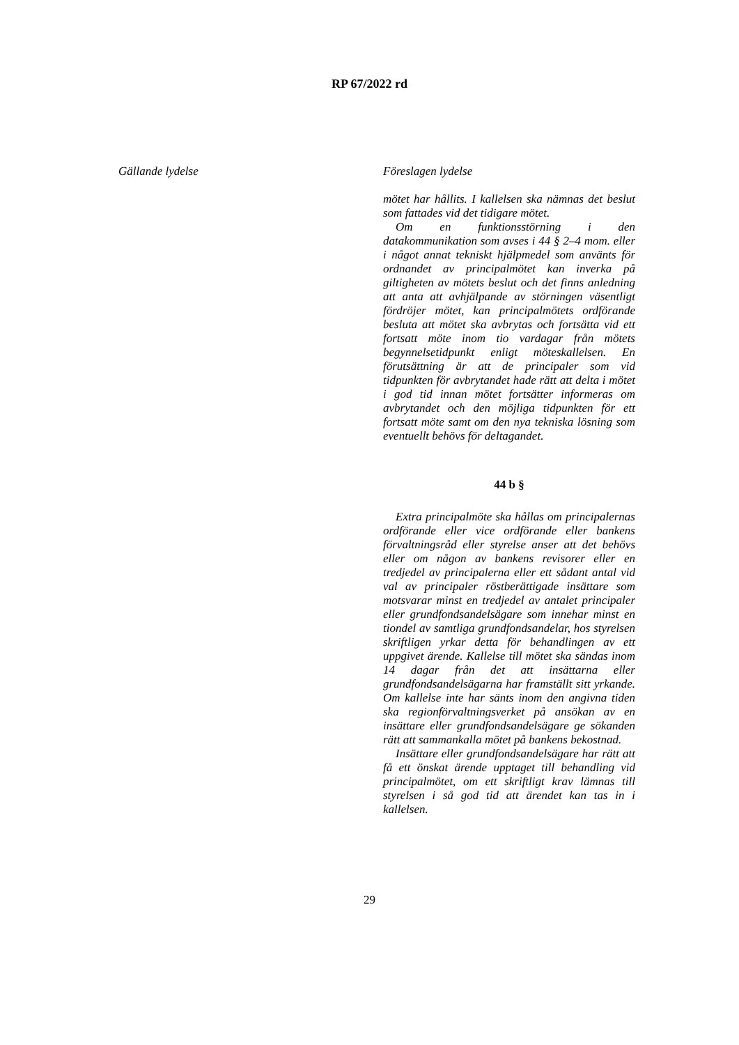RP 67/2022 rd
Gällande lydelse
Föreslagen lydelse
mötet har hållits. I kallelsen ska nämnas det beslut som fattades vid det tidigare mötet.
Om en funktionsstörning i den datakommunikation som avses i 44 § 2–4 mom. eller i något annat tekniskt hjälpmedel som använts för ordnandet av principalmötet kan inverka på giltigheten av mötets beslut och det finns anledning att anta att avhjälpande av störningen väsentligt fördröjer mötet, kan principalmötets ordförande besluta att mötet ska avbrytas och fortsätta vid ett fortsatt möte inom tio vardagar från mötets begynnelsetidpunkt enligt möteskallelsen. En förutsättning är att de principaler som vid tidpunkten för avbrytandet hade rätt att delta i mötet i god tid innan mötet fortsätter informeras om avbrytandet och den möjliga tidpunkten för ett fortsatt möte samt om den nya tekniska lösning som eventuellt behövs för deltagandet.
44 b §
Extra principalmöte ska hållas om principalernas ordförande eller vice ordförande eller bankens förvaltningsråd eller styrelse anser att det behövs eller om någon av bankens revisorer eller en tredjedel av principalerna eller ett sådant antal vid val av principaler röstberättigade insättare som motsvarar minst en tredjedel av antalet principaler eller grundfondsandelsägare som innehar minst en tiondel av samtliga grundfondsandelar, hos styrelsen skriftligen yrkar detta för behandlingen av ett uppgivet ärende. Kallelse till mötet ska sändas inom 14 dagar från det att insättarna eller grundfondsandelsägarna har framställt sitt yrkande. Om kallelse inte har sänts inom den angivna tiden ska regionförvaltningsverket på ansökan av en insättare eller grundfondsandelsägare ge sökanden rätt att sammankalla mötet på bankens bekostnad.
Insättare eller grundfondsandelsägare har rätt att få ett önskat ärende upptaget till behandling vid principalmötet, om ett skriftligt krav lämnas till styrelsen i så god tid att ärendet kan tas in i kallelsen.
29